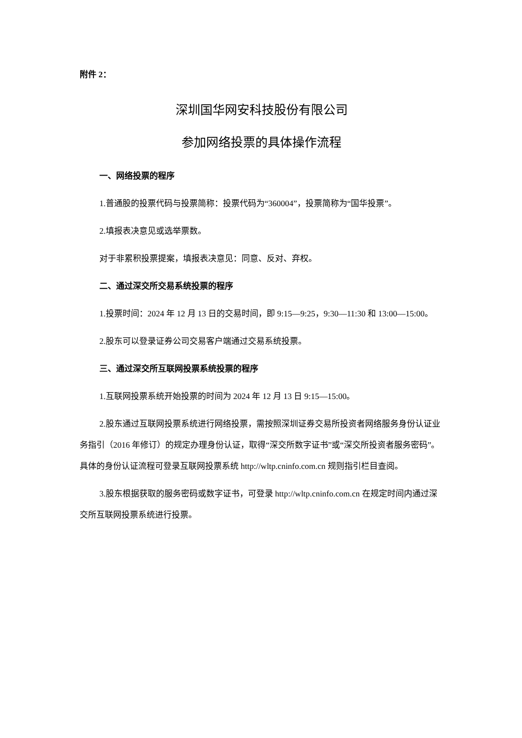附件 2：
深圳国华网安科技股份有限公司
参加网络投票的具体操作流程
一、网络投票的程序
1.普通股的投票代码与投票简称：投票代码为“360004”，投票简称为“国华投票”。
2.填报表决意见或选举票数。
对于非累积投票提案，填报表决意见：同意、反对、弃权。
二、通过深交所交易系统投票的程序
1.投票时间：2024 年 12 月 13 日的交易时间，即 9:15—9:25，9:30—11:30 和 13:00—15:00。
2.股东可以登录证券公司交易客户端通过交易系统投票。
三、通过深交所互联网投票系统投票的程序
1.互联网投票系统开始投票的时间为 2024 年 12 月 13 日 9:15—15:00。
2.股东通过互联网投票系统进行网络投票，需按照深圳证券交易所投资者网络服务身份认证业务指引（2016 年修订）的规定办理身份认证，取得“深交所数字证书”或“深交所投资者服务密码”。具体的身份认证流程可登录互联网投票系统 http://wltp.cninfo.com.cn 规则指引栏目查阅。
3.股东根据获取的服务密码或数字证书，可登录 http://wltp.cninfo.com.cn 在规定时间内通过深交所互联网投票系统进行投票。